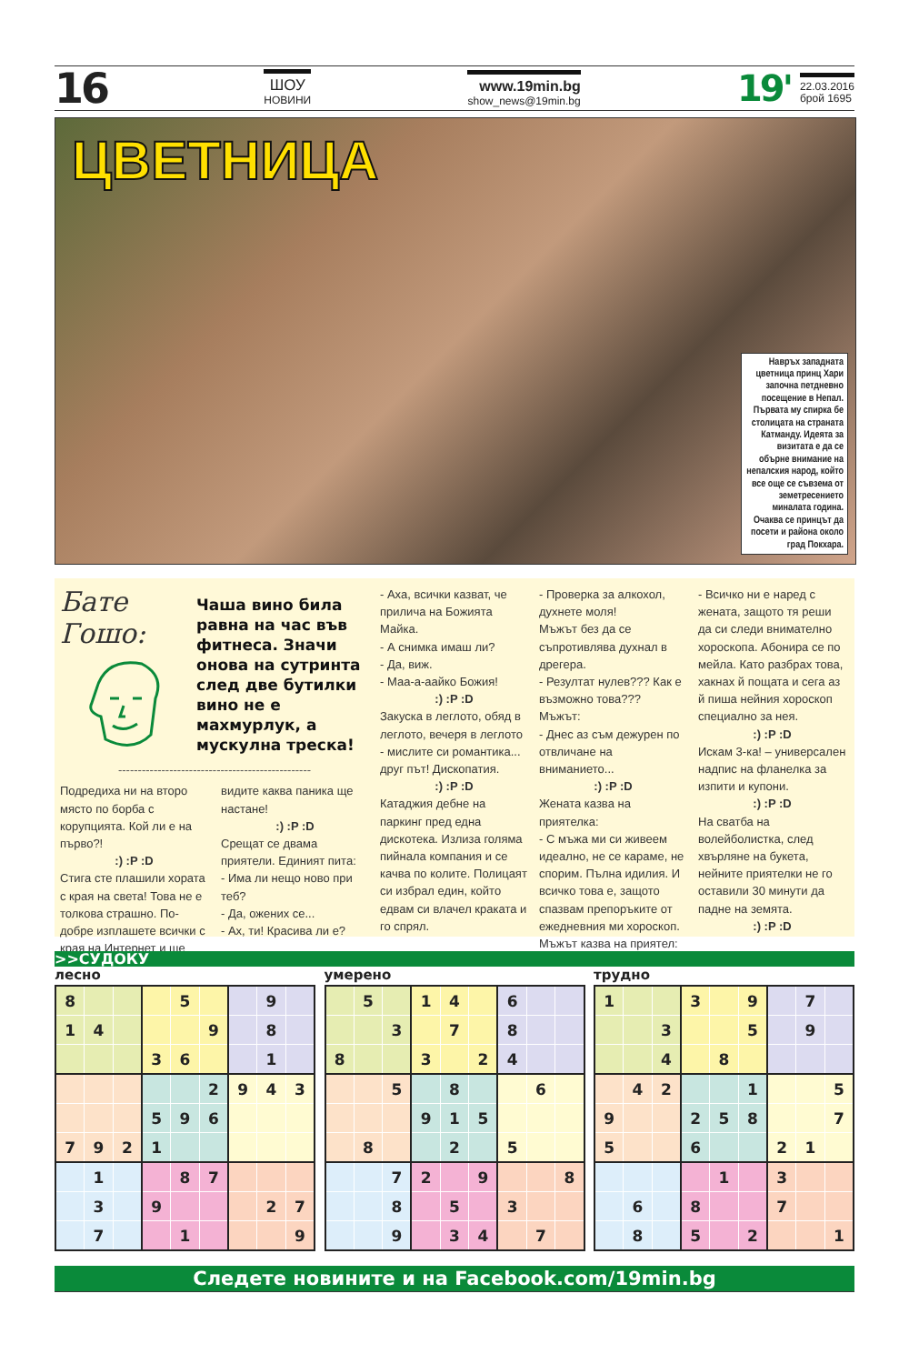16
ШОУ
НОВИНИ
www.19min.bg
show_news@19min.bg
19'
22.03.2016
брой 1695
ЦВЕТНИЦА
Навръх западната цветница принц Хари започна петдневно посещение в Непал. Първата му спирка бе столицата на страната Катманду. Идеята за визитата е да се обърне внимание на непалския народ, който все още се съвзема от земетресението миналата година. Очаква се принцът да посети и района около град Покхара.
Бате Гошо:
Чаша вино била равна на час във фитнеса. Значи онова на сутринта след две бутилки вино не е махмурлук, а мускулна треска!
-------------------------------------------------
Подредиха ни на второ място по борба с корупцията. Кой ли е на първо?!
:) :P :D
Стига сте плашили хората с края на света! Това не е толкова страшно. По-добре изплашете всички с края на Интернет и ще
видите каква паника ще настане!
:) :P :D
Срещат се двама приятели. Единият пита:
- Има ли нещо ново при теб?
- Да, ожених се...
- Ах, ти! Красива ли е?
- Аха, всички казват, че прилича на Божията Майка.
- А снимка имаш ли?
- Да, виж.
- Маа-а-аайко Божия!
:) :P :D
Закуска в леглото, обяд в леглото, вечеря в леглото - мислите си романтика... друг път! Дископатия.
:) :P :D
Катаджия дебне на паркинг пред една дискотека. Излиза голяма пийнала компания и се качва по колите. Полицаят си избрал един, който едвам си влачел краката и го спрял.
- Проверка за алкохол, духнете моля!
Мъжът без да се съпротивлява духнал в дрегера.
- Резултат нулев??? Как е възможно това???
Мъжът:
- Днес аз съм дежурен по отвличане на вниманието...
:) :P :D
Жената казва на приятелка:
- С мъжа ми си живеем идеално, не се караме, не спорим. Пълна идилия. И всичко това е, защото спазвам препоръките от ежедневния ми хороскоп.
Мъжът казва на приятел:
- Всичко ни е наред с жената, защото тя реши да си следи внимателно хороскопа. Абонира се по мейла. Като разбрах това, хакнах й пощата и сега аз й пиша нейния хороскоп специално за нея.
:) :P :D
Искам 3-ка! – универсален надпис на фланелка за изпити и купони.
:) :P :D
На сватба на волейболистка, след хвърляне на букета, нейните приятелки не го оставили 30 минути да падне на земята.
:) :P :D
>>СУДОКУ
лесно
| 8 | | | | 5 | | | 9 | |
| 1 | 4 | | | | 9 | | 8 | |
| | | | 3 | 6 | | | 1 | |
| | | | | | 2 | 9 | 4 | 3 |
| | | | 5 | 9 | 6 | | | |
| 7 | 9 | 2 | 1 | | | | | |
| | 1 | | | 8 | 7 | | | |
| | 3 | | 9 | | | | 2 | 7 |
| | 7 | | | 1 | | | | 9 |
умерено
| | 5 | | 1 | 4 | | 6 | | |
| | | 3 | | 7 | | 8 | | |
| 8 | | | 3 | | 2 | 4 | | |
| | | 5 | | 8 | | | 6 | |
| | | | 9 | 1 | 5 | | | |
| | 8 | | | 2 | | 5 | | |
| | | 7 | 2 | | 9 | | | 8 |
| | | 8 | | 5 | | 3 | | |
| | | 9 | | 3 | 4 | | 7 | |
трудно
| 1 | | | 3 | | 9 | | 7 | |
| | | 3 | | | 5 | | 9 | |
| | | 4 | | 8 | | | | |
| | 4 | 2 | | | 1 | | | 5 |
| 9 | | | 2 | 5 | 8 | | | 7 |
| 5 | | | 6 | | | 2 | 1 | |
| | | | | 1 | | 3 | | |
| | 6 | | 8 | | | 7 | | |
| | 8 | | 5 | | 2 | | | 1 |
Следете новините и на Facebook.com/19min.bg